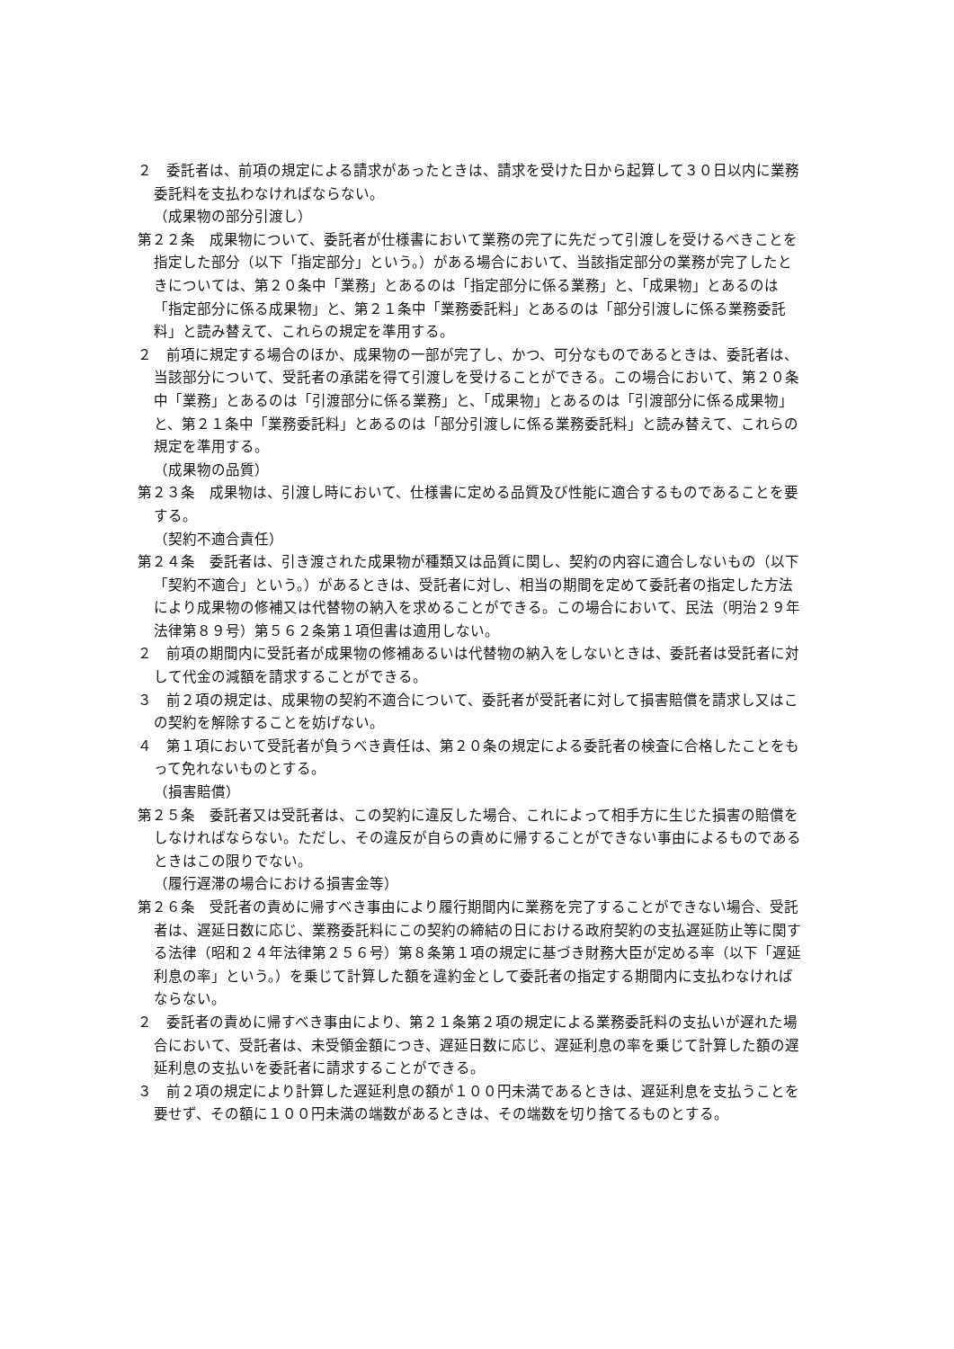２　委託者は、前項の規定による請求があったときは、請求を受けた日から起算して３０日以内に業務委託料を支払わなければならない。
（成果物の部分引渡し）
第２２条　成果物について、委託者が仕様書において業務の完了に先だって引渡しを受けるべきことを指定した部分（以下「指定部分」という。）がある場合において、当該指定部分の業務が完了したときについては、第２０条中「業務」とあるのは「指定部分に係る業務」と、「成果物」とあるのは「指定部分に係る成果物」と、第２１条中「業務委託料」とあるのは「部分引渡しに係る業務委託料」と読み替えて、これらの規定を準用する。
２　前項に規定する場合のほか、成果物の一部が完了し、かつ、可分なものであるときは、委託者は、当該部分について、受託者の承諾を得て引渡しを受けることができる。この場合において、第２０条中「業務」とあるのは「引渡部分に係る業務」と、「成果物」とあるのは「引渡部分に係る成果物」と、第２１条中「業務委託料」とあるのは「部分引渡しに係る業務委託料」と読み替えて、これらの規定を準用する。
（成果物の品質）
第２３条　成果物は、引渡し時において、仕様書に定める品質及び性能に適合するものであることを要する。
（契約不適合責任）
第２４条　委託者は、引き渡された成果物が種類又は品質に関し、契約の内容に適合しないもの（以下「契約不適合」という。）があるときは、受託者に対し、相当の期間を定めて委託者の指定した方法により成果物の修補又は代替物の納入を求めることができる。この場合において、民法（明治２９年法律第８９号）第５６２条第１項但書は適用しない。
２　前項の期間内に受託者が成果物の修補あるいは代替物の納入をしないときは、委託者は受託者に対して代金の減額を請求することができる。
３　前２項の規定は、成果物の契約不適合について、委託者が受託者に対して損害賠償を請求し又はこの契約を解除することを妨げない。
４　第１項において受託者が負うべき責任は、第２０条の規定による委託者の検査に合格したことをもって免れないものとする。
（損害賠償）
第２５条　委託者又は受託者は、この契約に違反した場合、これによって相手方に生じた損害の賠償をしなければならない。ただし、その違反が自らの責めに帰することができない事由によるものであるときはこの限りでない。
（履行遅滞の場合における損害金等）
第２６条　受託者の責めに帰すべき事由により履行期間内に業務を完了することができない場合、受託者は、遅延日数に応じ、業務委託料にこの契約の締結の日における政府契約の支払遅延防止等に関する法律（昭和２４年法律第２５６号）第８条第１項の規定に基づき財務大臣が定める率（以下「遅延利息の率」という。）を乗じて計算した額を違約金として委託者の指定する期間内に支払わなければならない。
２　委託者の責めに帰すべき事由により、第２１条第２項の規定による業務委託料の支払いが遅れた場合において、受託者は、未受領金額につき、遅延日数に応じ、遅延利息の率を乗じて計算した額の遅延利息の支払いを委託者に請求することができる。
３　前２項の規定により計算した遅延利息の額が１００円未満であるときは、遅延利息を支払うことを要せず、その額に１００円未満の端数があるときは、その端数を切り捨てるものとする。